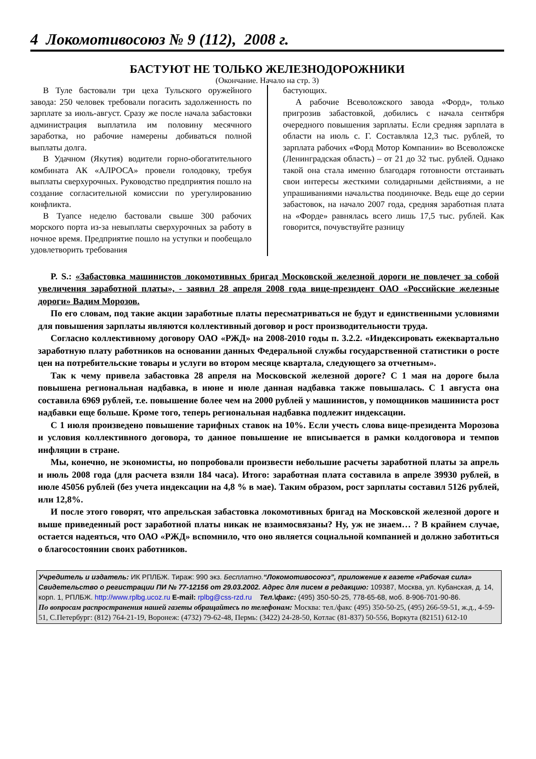4 Локомотивосоюз № 9 (112), 2008 г.
БАСТУЮТ НЕ ТОЛЬКО ЖЕЛЕЗНОДОРОЖНИКИ
(Окончание. Начало на стр. 3)
В Туле бастовали три цеха Тульского оружейного завода: 250 человек требовали погасить задолженность по зарплате за июль-август. Сразу же после начала забастовки администрация выплатила им половину месячного заработка, но рабочие намерены добиваться полной выплаты долга.
В Удачном (Якутия) водители горно-обогатительного комбината АК «АЛРОСА» провели голодовку, требуя выплаты сверхурочных. Руководство предприятия пошло на создание согласительной комиссии по урегулированию конфликта.
В Туапсе неделю бастовали свыше 300 рабочих морского порта из-за невыплаты сверхурочных за работу в ночное время. Предприятие пошло на уступки и пообещало удовлетворить требования
бастующих.
А рабочие Всеволожского завода «Форд», только пригрозив забастовкой, добились с начала сентября очередного повышения зарплаты. Если средняя зарплата в области на июль с. Г. Составляла 12,3 тыс. рублей, то зарплата рабочих «Форд Мотор Компании» во Всеволожске (Ленинградская область) – от 21 до 32 тыс. рублей. Однако такой она стала именно благодаря готовности отстаивать свои интересы жесткими солидарными действиями, а не упрашиваниями начальства поодиночке. Ведь еще до серии забастовок, на начало 2007 года, средняя заработная плата на «Форде» равнялась всего лишь 17,5 тыс. рублей. Как говорится, почувствуйте разницу
P. S.: «Забастовка машинистов локомотивных бригад Московской железной дороги не повлечет за собой увеличения заработной платы», - заявил 28 апреля 2008 года вице-президент ОАО «Российские железные дороги» Вадим Морозов.
По его словам, под такие акции заработные платы пересматриваться не будут и единственными условиями для повышения зарплаты являются коллективный договор и рост производительности труда.
Согласно коллективному договору ОАО «РЖД» на 2008-2010 годы п. 3.2.2. «Индексировать ежеквартально заработную плату работников на основании данных Федеральной службы государственной статистики о росте цен на потребительские товары и услуги во втором месяце квартала, следующего за отчетным».
Так к чему привела забастовка 28 апреля на Московской железной дороге? С 1 мая на дороге была повышена региональная надбавка, в июне и июле данная надбавка также повышалась. С 1 августа она составила 6969 рублей, т.е. повышение более чем на 2000 рублей у машинистов, у помощников машиниста рост надбавки еще больше. Кроме того, теперь региональная надбавка подлежит индексации.
С 1 июля произведено повышение тарифных ставок на 10%. Если учесть слова вице-президента Морозова и условия коллективного договора, то данное повышение не вписывается в рамки колдоговора и темпов инфляции в стране.
Мы, конечно, не экономисты, но попробовали произвести небольшие расчеты заработной платы за апрель и июль 2008 года (для расчета взяли 184 часа). Итого: заработная плата составила в апреле 39930 рублей, в июле 45056 рублей (без учета индексации на 4,8 % в мае). Таким образом, рост зарплаты составил 5126 рублей, или 12,8%.
И после этого говорят, что апрельская забастовка локомотивных бригад на Московской железной дороге и выше приведенный рост заработной платы никак не взаимосвязаны? Ну, уж не знаем… ? В крайнем случае, остается надеяться, что ОАО «РЖД» вспомнило, что оно является социальной компанией и должно заботиться о благосостоянии своих работников.
Учредитель и издатель: ИК РПЛБЖ. Тираж: 990 экз. Бесплатно.“Локомотивосоюз”, приложение к газете «Рабочая сила» Свидетельство о регистрации ПИ № 77-12156 от 29.03.2002. Адрес для писем в редакцию: 109387, Москва, ул. Кубанская, д. 14, корп. 1, РПЛБЖ. http://www.rplbg.ucoz.ru E-mail: rplbg@css-rzd.ru Тел.\факс: (495) 350-50-25, 778-65-68, моб. 8-906-701-90-86.
По вопросам распространения нашей газеты обращайтесь по телефонам: Москва: тел./факс (495) 350-50-25, (495) 266-59-51, ж.д., 4-59-51, С.Петербург: (812) 764-21-19, Воронеж: (4732) 79-62-48, Пермь: (3422) 24-28-50, Котлас (81-837) 50-556, Воркута (82151) 612-10